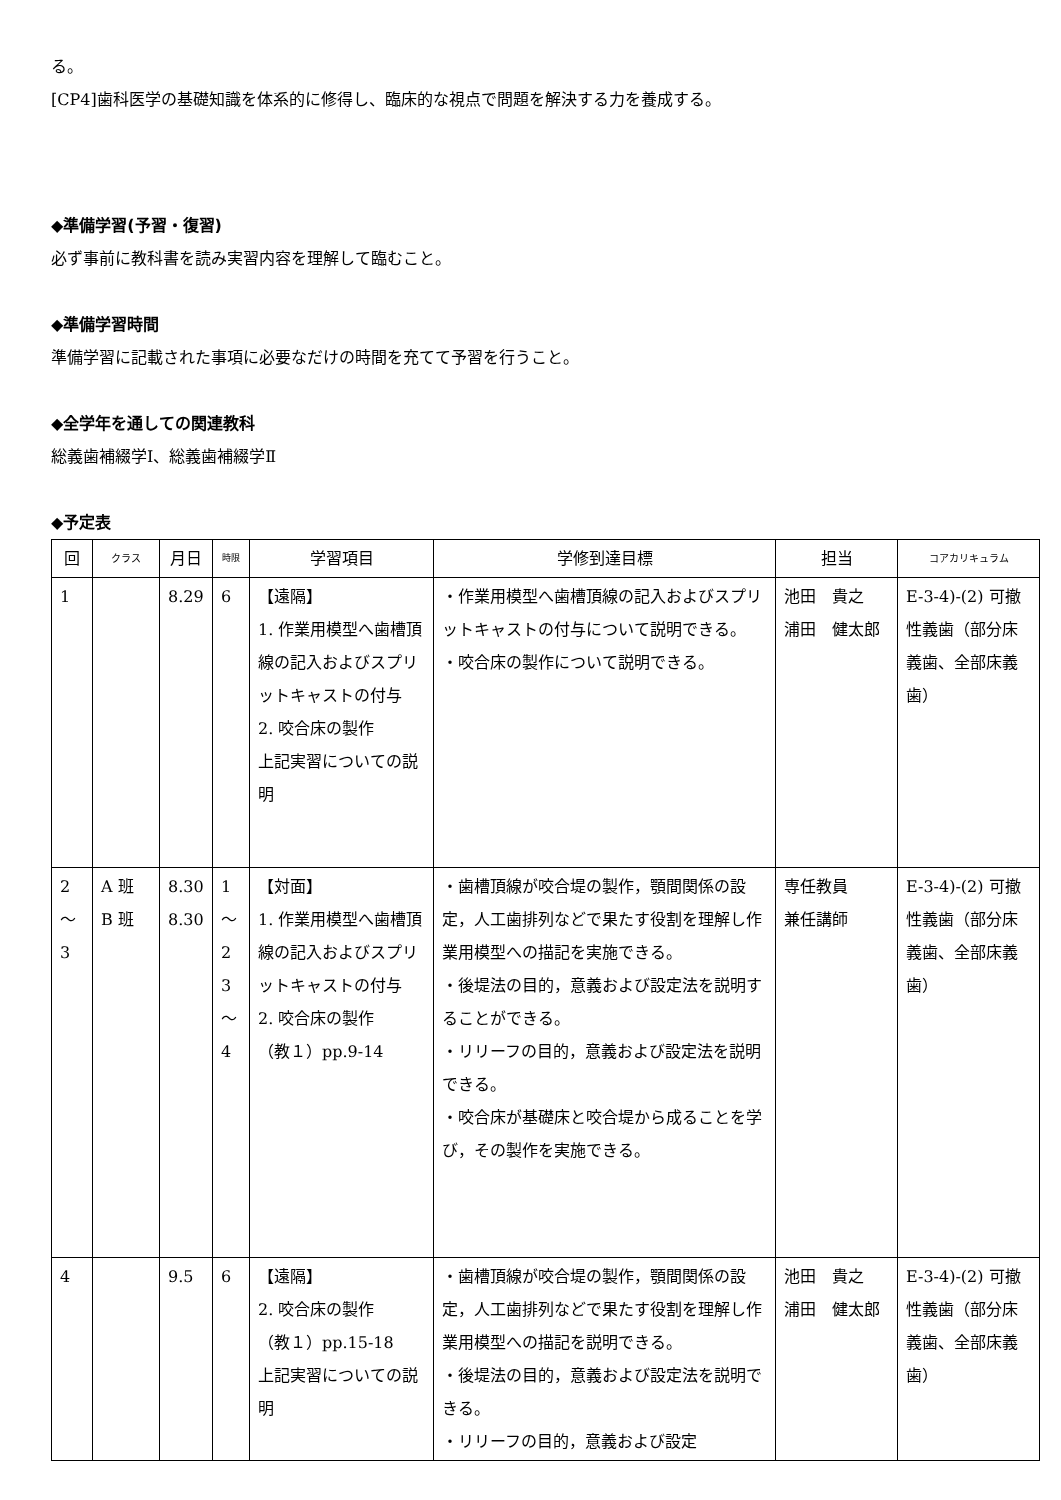る。
[CP4]歯科医学の基礎知識を体系的に修得し、臨床的な視点で問題を解決する力を養成する。
◆準備学習(予習・復習)
必ず事前に教科書を読み実習内容を理解して臨むこと。
◆準備学習時間
準備学習に記載された事項に必要なだけの時間を充てて予習を行うこと。
◆全学年を通しての関連教科
総義歯補綴学Ⅰ、総義歯補綴学Ⅱ
◆予定表
| 回 | クラス | 月日 | 時限 | 学習項目 | 学修到達目標 | 担当 | コアカリキュラム |
| --- | --- | --- | --- | --- | --- | --- | --- |
| 1 | | 8.29 | 6 | 【遠隔】 1. 作業用模型へ歯槽頂線の記入およびスプリットキャストの付与 2. 咬合床の製作 上記実習についての説明 | ・作業用模型へ歯槽頂線の記入およびスプリットキャストの付与について説明できる。 ・咬合床の製作について説明できる。 | 池田 貴之 浦田 健太郎 | E-3-4)-(2) 可撤性義歯（部分床義歯、全部床義歯） |
| 2 〜 3 | A 班 B 班 | 8.30 8.30 | 1 〜 2 3 〜 4 | 【対面】 1. 作業用模型へ歯槽頂線の記入およびスプリットキャストの付与 2. 咬合床の製作 （教１）pp.9-14 | ・歯槽頂線が咬合堤の製作，顎間関係の設定，人工歯排列などで果たす役割を理解し作業用模型への描記を実施できる。 ・後堤法の目的，意義および設定法を説明することができる。 ・リリーフの目的，意義および設定法を説明できる。 ・咬合床が基礎床と咬合堤から成ることを学び，その製作を実施できる。 | 専任教員 兼任講師 | E-3-4)-(2) 可撤性義歯（部分床義歯、全部床義歯） |
| 4 | | 9.5 | 6 | 【遠隔】 2. 咬合床の製作 （教１）pp.15-18 上記実習についての説明 | ・歯槽頂線が咬合堤の製作，顎間関係の設定，人工歯排列などで果たす役割を理解し作業用模型への描記を説明できる。 ・後堤法の目的，意義および設定法を説明できる。 ・リリーフの目的，意義および設定 | 池田 貴之 浦田 健太郎 | E-3-4)-(2) 可撤性義歯（部分床義歯、全部床義歯） |